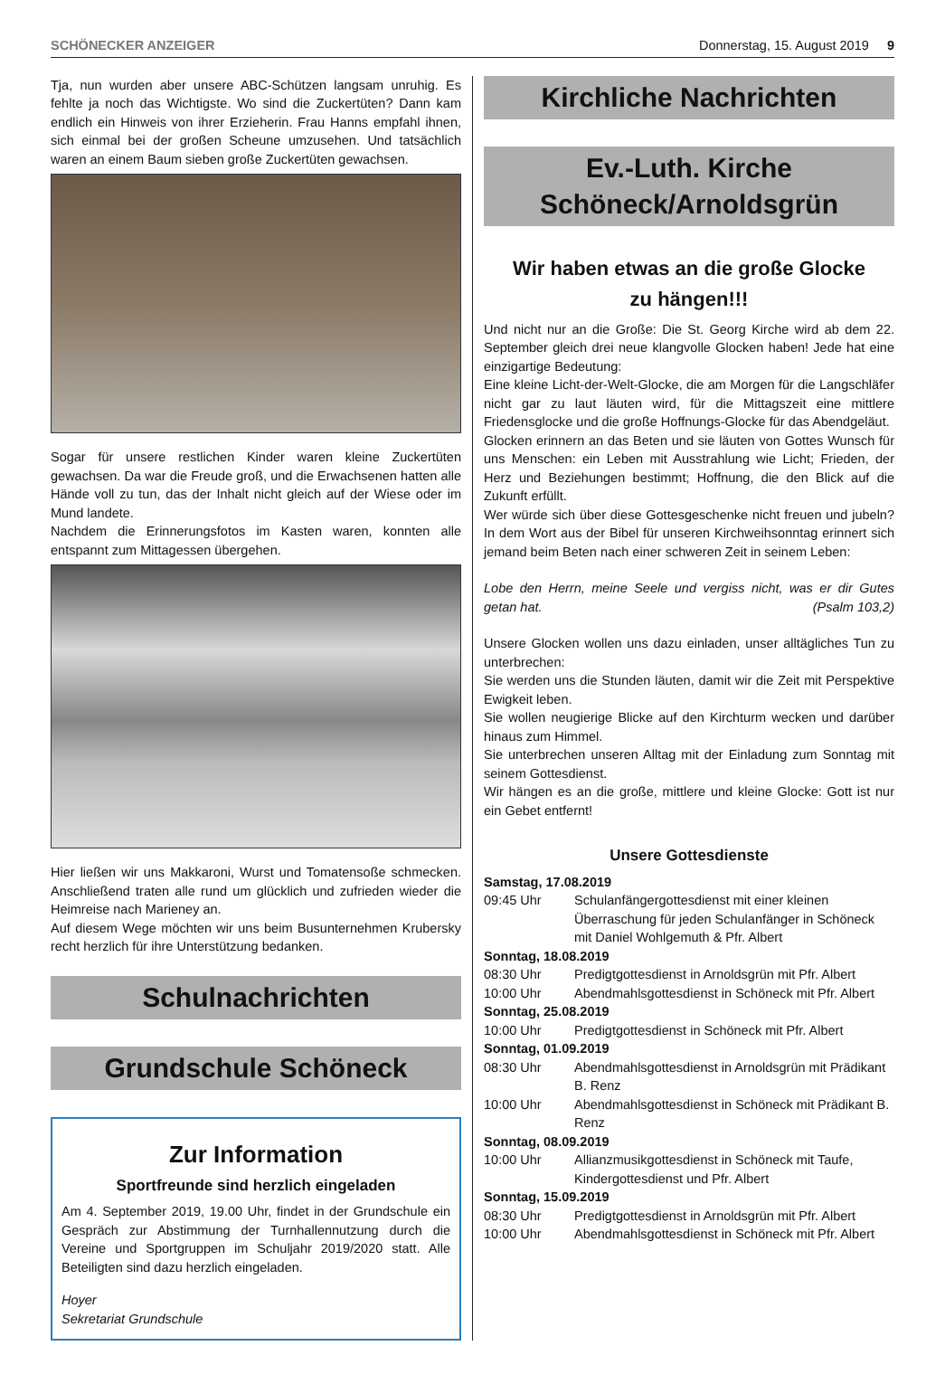SCHÖNECKER ANZEIGER Donnerstag, 15. August 2019 9
Tja, nun wurden aber unsere ABC-Schützen langsam unruhig. Es fehlte ja noch das Wichtigste. Wo sind die Zuckertüten? Dann kam endlich ein Hinweis von ihrer Erzieherin. Frau Hanns empfahl ihnen, sich einmal bei der großen Scheune umzusehen. Und tatsächlich waren an einem Baum sieben große Zuckertüten gewachsen.
Sogar für unsere restlichen Kinder waren kleine Zuckertüten gewachsen. Da war die Freude groß, und die Erwachsenen hatten alle Hände voll zu tun, das der Inhalt nicht gleich auf der Wiese oder im Mund landete.
Nachdem die Erinnerungsfotos im Kasten waren, konnten alle entspannt zum Mittagessen übergehen.
Hier ließen wir uns Makkaroni, Wurst und Tomatensoße schmecken. Anschließend traten alle rund um glücklich und zufrieden wieder die Heimreise nach Marieney an.
Auf diesem Wege möchten wir uns beim Busunternehmen Krubersky recht herzlich für ihre Unterstützung bedanken.
Schulnachrichten
Grundschule Schöneck
Zur Information
Sportfreunde sind herzlich eingeladen
Am 4. September 2019, 19.00 Uhr, findet in der Grundschule ein Gespräch zur Abstimmung der Turnhallennutzung durch die Vereine und Sportgruppen im Schuljahr 2019/2020 statt. Alle Beteiligten sind dazu herzlich eingeladen.
Hoyer
Sekretariat Grundschule
Kirchliche Nachrichten
Ev.-Luth. Kirche
Schöneck/Arnoldsgrün
Wir haben etwas an die große Glocke
zu hängen!!!
Und nicht nur an die Große: Die St. Georg Kirche wird ab dem 22. September gleich drei neue klangvolle Glocken haben! Jede hat eine einzigartige Bedeutung:
Eine kleine Licht-der-Welt-Glocke, die am Morgen für die Langschläfer nicht gar zu laut läuten wird, für die Mittagszeit eine mittlere Friedensglocke und die große Hoffnungs-Glocke für das Abendgeläut.
Glocken erinnern an das Beten und sie läuten von Gottes Wunsch für uns Menschen: ein Leben mit Ausstrahlung wie Licht; Frieden, der Herz und Beziehungen bestimmt; Hoffnung, die den Blick auf die Zukunft erfüllt.
Wer würde sich über diese Gottesgeschenke nicht freuen und jubeln? In dem Wort aus der Bibel für unseren Kirchweihsonntag erinnert sich jemand beim Beten nach einer schweren Zeit in seinem Leben:
Lobe den Herrn, meine Seele und vergiss nicht, was er dir Gutes getan hat. (Psalm 103,2)
Unsere Glocken wollen uns dazu einladen, unser alltägliches Tun zu unterbrechen:
Sie werden uns die Stunden läuten, damit wir die Zeit mit Perspektive Ewigkeit leben.
Sie wollen neugierige Blicke auf den Kirchturm wecken und darüber hinaus zum Himmel.
Sie unterbrechen unseren Alltag mit der Einladung zum Sonntag mit seinem Gottesdienst.
Wir hängen es an die große, mittlere und kleine Glocke: Gott ist nur ein Gebet entfernt!
Unsere Gottesdienste
Samstag, 17.08.2019
09:45 Uhr Schulanfängergottesdienst mit einer kleinen Überraschung für jeden Schulanfänger in Schöneck mit Daniel Wohlgemuth & Pfr. Albert
Sonntag, 18.08.2019
08:30 Uhr Predigtgottesdienst in Arnoldsgrün mit Pfr. Albert
10:00 Uhr Abendmahlsgottesdienst in Schöneck mit Pfr. Albert
Sonntag, 25.08.2019
10:00 Uhr Predigtgottesdienst in Schöneck mit Pfr. Albert
Sonntag, 01.09.2019
08:30 Uhr Abendmahlsgottesdienst in Arnoldsgrün mit Prädikant B. Renz
10:00 Uhr Abendmahlsgottesdienst in Schöneck mit Prädikant B. Renz
Sonntag, 08.09.2019
10:00 Uhr Allianzmusikgottesdienst in Schöneck mit Taufe, Kindergottesdienst und Pfr. Albert
Sonntag, 15.09.2019
08:30 Uhr Predigtgottesdienst in Arnoldsgrün mit Pfr. Albert
10:00 Uhr Abendmahlsgottesdienst in Schöneck mit Pfr. Albert